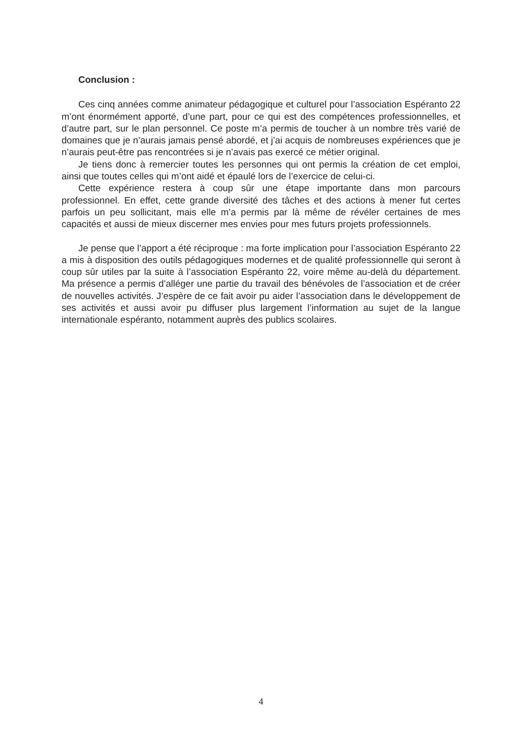Conclusion :
Ces cinq années comme animateur pédagogique et culturel pour l’association Espéranto 22 m’ont énormément apporté, d’une part, pour ce qui est des compétences professionnelles, et d’autre part, sur le plan personnel. Ce poste m’a permis de toucher à un nombre très varié de domaines que je n’aurais jamais pensé abordé, et j’ai acquis de nombreuses expériences que je n’aurais peut-être pas rencontrées si je n’avais pas exercé ce métier original.
Je tiens donc à remercier toutes les personnes qui ont permis la création de cet emploi, ainsi que toutes celles qui m’ont aidé et épaulé lors de l’exercice de celui-ci.
Cette expérience restera à coup sûr une étape importante dans mon parcours professionnel. En effet, cette grande diversité des tâches et des actions à mener fut certes parfois un peu sollicitant, mais elle m’a permis par là même de révéler certaines de mes capacités et aussi de mieux discerner mes envies pour mes futurs projets professionnels.
Je pense que l’apport a été réciproque : ma forte implication pour l’association Espéranto 22 a mis à disposition des outils pédagogiques modernes et de qualité professionnelle qui seront à coup sûr utiles par la suite à l’association Espéranto 22, voire même au-delà du département. Ma présence a permis d’alléger une partie du travail des bénévoles de l’association et de créer de nouvelles activités. J’espère de ce fait avoir pu aider l’association dans le développement de ses activités et aussi avoir pu diffuser plus largement l’information au sujet de la langue internationale espéranto, notamment auprès des publics scolaires.
4